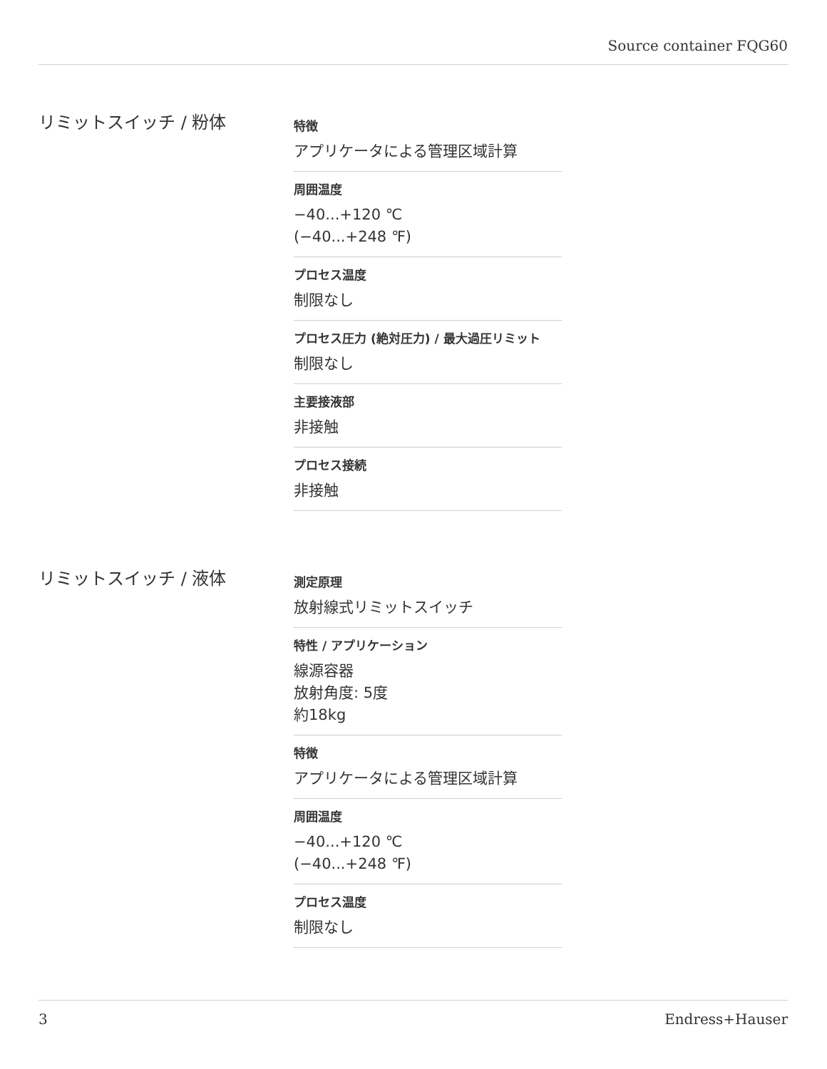Source container FQG60
リミットスイッチ / 粉体
特徴
アプリケータによる管理区域計算
周囲温度
−40...+120 ℃
(−40...+248 ℉)
プロセス温度
制限なし
プロセス圧力 (絶対圧力) / 最大過圧リミット
制限なし
主要接液部
非接触
プロセス接続
非接触
リミットスイッチ / 液体
測定原理
放射線式リミットスイッチ
特性 / アプリケーション
線源容器
放射角度: 5度
約18kg
特徴
アプリケータによる管理区域計算
周囲温度
−40...+120 ℃
(−40...+248 ℉)
プロセス温度
制限なし
3 Endress+Hauser